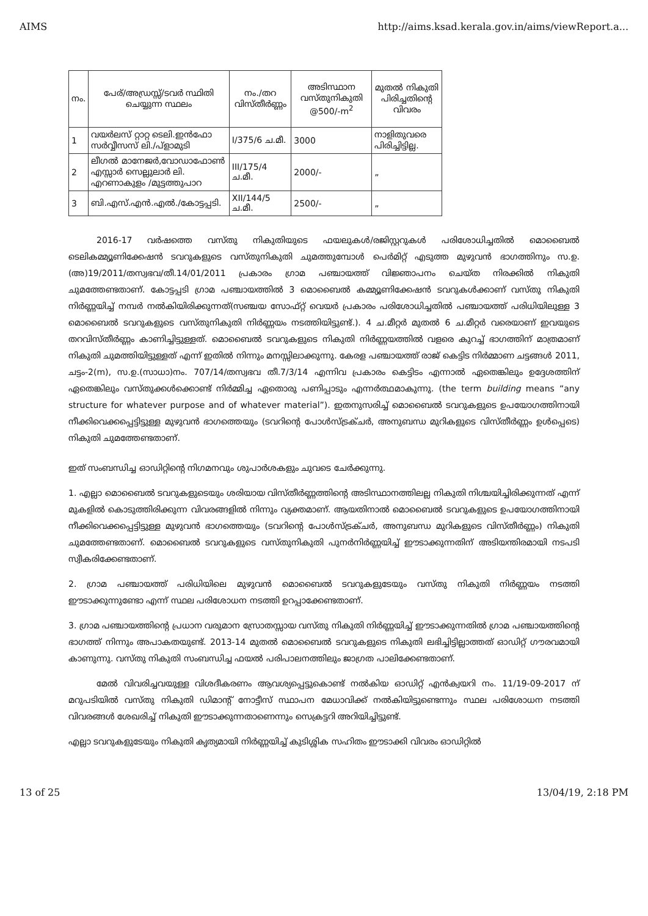AIMS http://aims.ksad.kerala.gov.in/aims/viewReport.a...
| നം. | പേര്/അഡ്രസ്സ്/ടവർ സ്ഥിതി ചെയ്യുന്ന സ്ഥലം | നം./തറ വിസ്തീർണ്ണം | അടിസ്ഥാന വസ്തുനികുതി @500/-m<sup>2</sup> | മുതൽ നികുതി പിരിച്ചതിന്റെ വിവരം |
| --- | --- | --- | --- | --- |
| 1 | വയർലസ് റ്റാറ്റ ടെലി.ഇൻഫോ സർവ്വീസസ് ലി./പ്ളാമുടി | I/375/6 ച.മീ. | 3000 | നാളിതുവരെ പിരിച്ചിട്ടില്ല. |
| 2 | ലീഗൽ മാനേജർ,വോഡാഫോൺ എസ്സാർ സെല്ലുലാർ ലി. എറണാകുളം /മുട്ടത്തുപാറ | III/175/4 ച.മീ. | 2000/- | „ |
| 3 | ബി.എസ്.എൻ.എൽ./കോട്ടപ്പടി. | XII/144/5 ച.മീ. | 2500/- | „ |
2016-17 വർഷത്തെ വസ്തു നികുതിയുടെ ഫയലുകൾ/രജിസ്റ്ററുകൾ പരിശോധിച്ചതിൽ മൊബൈൽ ടെലികമ്മ്യൂണിക്കേഷൻ ടവറുകളുടെ വസ്തുനികുതി ചുമത്തുമ്പോൾ പെർമിറ്റ് എടുത്ത മുഴുവൻ ഭാഗത്തിനും സ.ഉ.(അ)19/2011/തസ്വഭവ/തീ.14/01/2011 പ്രകാരം ഗ്രാമ പഞ്ചായത്ത് വിജ്ഞാപനം ചെയ്ത നിരക്കിൽ നികുതി ചുമത്തേണ്ടതാണ്. കോട്ടപ്പടി ഗ്രാമ പഞ്ചായത്തിൽ 3 മൊബൈൽ കമ്മ്യൂണിക്കേഷൻ ടവറുകൾക്കാണ് വസ്തു നികുതി നിർണ്ണയിച്ച് നമ്പർ നൽകിയിരിക്കുന്നത്(സഞ്ചയ സോഫ്റ്റ് വെയർ പ്രകാരം പരിശോധിച്ചതിൽ പഞ്ചായത്ത് പരിധിയിലുള്ള 3 മൊബൈൽ ടവറുകളുടെ വസ്തുനികുതി നിർണ്ണയം നടത്തിയിട്ടുണ്ട്.). 4 ച.മീറ്റർ മുതൽ 6 ച.മീറ്റർ വരെയാണ് ഇവയുടെ തറവിസ്തീർണ്ണം കാണിച്ചിട്ടുള്ളത്. മൊബൈൽ ടവറുകളുടെ നികുതി നിർണ്ണയത്തിൽ വളരെ കുറച്ച് ഭാഗത്തിന് മാത്രമാണ് നികുതി ചുമത്തിയിട്ടുള്ളത് എന്ന് ഇതിൽ നിന്നും മനസ്സിലാക്കുന്നു. കേരള പഞ്ചായത്ത് രാജ് കെട്ടിട നിർമ്മാണ ചട്ടങ്ങൾ 2011, ചട്ടം-2(m), സ.ഉ.(സാധാ)നം. 707/14/തസ്വഭവ തീ.7/3/14 എന്നിവ പ്രകാരം കെട്ടിടം എന്നാൽ ഏതെങ്കിലും ഉദ്ദേശത്തിന് ഏതെങ്കിലും വസ്തുക്കൾക്കൊണ്ട് നിർമ്മിച്ച ഏതൊരു പണിപ്പാടും എന്നർത്ഥമാകുന്നു. (the term building means “any structure for whatever purpose and of whatever material”). ഇതനുസരിച്ച് മൊബൈൽ ടവറുകളുടെ ഉപയോഗത്തിനായി നീക്കിവെക്കപ്പെട്ടിട്ടുള്ള മുഴുവൻ ഭാഗത്തെയും (ടവറിന്റെ പോൾസ്ട്രക്ചർ, അനുബന്ധ മുറികളുടെ വിസ്തീർണ്ണം ഉൾപ്പെടെ) നികുതി ചുമത്തേണ്ടതാണ്.
ഇത് സംബന്ധിച്ച ഓഡിറ്റിന്റെ നിഗമനവും ശുപാർശകളും ചുവടെ ചേർക്കുന്നു.
1. എല്ലാ മൊബൈൽ ടവറുകളുടെയും ശരിയായ വിസ്തീർണ്ണത്തിന്റെ അടിസ്ഥാനത്തിലല്ല നികുതി നിശ്ചയിച്ചിരിക്കുന്നത് എന്ന് മുകളിൽ കൊടുത്തിരിക്കുന്ന വിവരങ്ങളിൽ നിന്നും വ്യക്തമാണ്. ആയതിനാൽ മൊബൈൽ ടവറുകളുടെ ഉപയോഗത്തിനായി നീക്കിവെക്കപ്പെട്ടിട്ടുള്ള മുഴുവൻ ഭാഗത്തെയും (ടവറിന്റെ പോൾസ്ട്രക്ചർ, അനുബന്ധ മുറികളുടെ വിസ്തീർണ്ണം) നികുതി ചുമത്തേണ്ടതാണ്. മൊബൈൽ ടവറുകളുടെ വസ്തുനികുതി പുനർനിർണ്ണയിച്ച് ഈടാക്കുന്നതിന് അടിയന്തിരമായി നടപടി സ്വീകരിക്കേണ്ടതാണ്.
2. ഗ്രാമ പഞ്ചായത്ത് പരിധിയിലെ മുഴുവൻ മൊബൈൽ ടവറുകളുടേയും വസ്തു നികുതി നിർണ്ണയം നടത്തി ഈടാക്കുന്നുണ്ടോ എന്ന് സ്ഥല പരിശോധന നടത്തി ഉറപ്പാക്കേണ്ടതാണ്.
3. ഗ്രാമ പഞ്ചായത്തിന്റെ പ്രധാന വരുമാന സ്രോതസ്സായ വസ്തു നികുതി നിർണ്ണയിച്ച് ഈടാക്കുന്നതിൽ ഗ്രാമ പഞ്ചായത്തിന്റെ ഭാഗത്ത് നിന്നും അപാകതയുണ്ട്. 2013-14 മുതൽ മൊബൈൽ ടവറുകളുടെ നികുതി ലഭിച്ചിട്ടില്ലാത്തത് ഓഡിറ്റ് ഗൗരവമായി കാണുന്നു. വസ്തു നികുതി സംബന്ധിച്ച ഫയൽ പരിപാലനത്തിലും ജാഗ്രത പാലിക്കേണ്ടതാണ്.
മേൽ വിവരിച്ചവയുള്ള വിശദീകരണം ആവശ്യപ്പെട്ടുകൊണ്ട് നൽകിയ ഓഡിറ്റ് എൻക്വയറി നം. 11/19-09-2017 ന് മറുപടിയിൽ വസ്തു നികുതി ഡിമാന്റ് നോട്ടീസ് സ്ഥാപന മേധാവിക്ക് നൽകിയിട്ടുണ്ടെന്നും സ്ഥല പരിശോധന നടത്തി വിവരങ്ങൾ ശേഖരിച്ച് നികുതി ഈടാക്കുന്നതാണെന്നും സെക്രട്ടറി അറിയിച്ചിട്ടുണ്ട്.
എല്ലാ ടവറുകളുടേയും നികുതി കൃത്യമായി നിർണ്ണയിച്ച് കുടിശ്ശിക സഹിതം ഈടാക്കി വിവരം ഓഡിറ്റിൽ
13 of 25 13/04/19, 2:18 PM